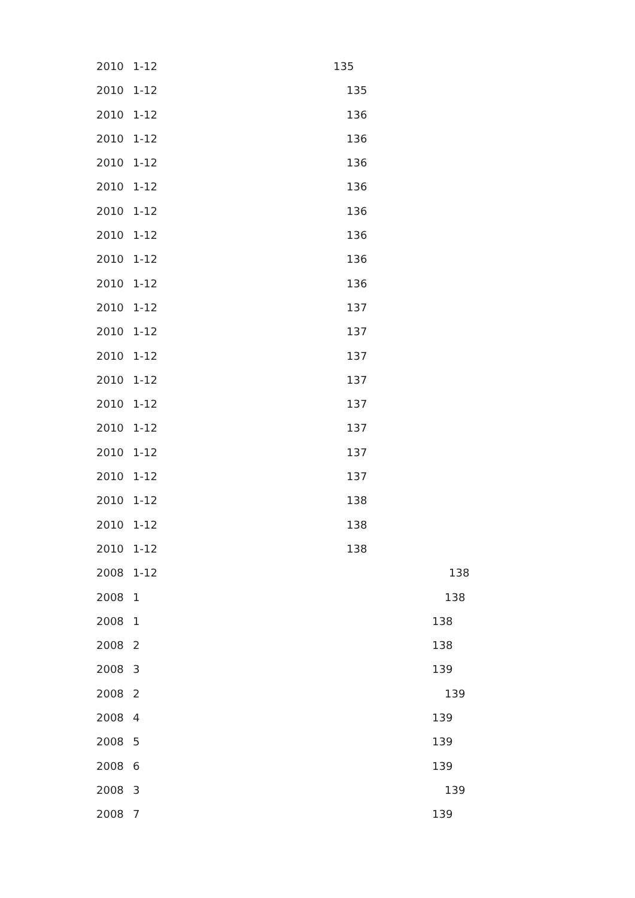2010 1-12 135
2010 1-12 135
2010 1-12 136
2010 1-12 136
2010 1-12 136
2010 1-12 136
2010 1-12 136
2010 1-12 136
2010 1-12 136
2010 1-12 136
2010 1-12 137
2010 1-12 137
2010 1-12 137
2010 1-12 137
2010 1-12 137
2010 1-12 137
2010 1-12 137
2010 1-12 137
2010 1-12 138
2010 1-12 138
2010 1-12 138
2008 1-12 138
2008 1 138
2008 1 138
2008 2 138
2008 3 139
2008 2 139
2008 4 139
2008 5 139
2008 6 139
2008 3 139
2008 7 139